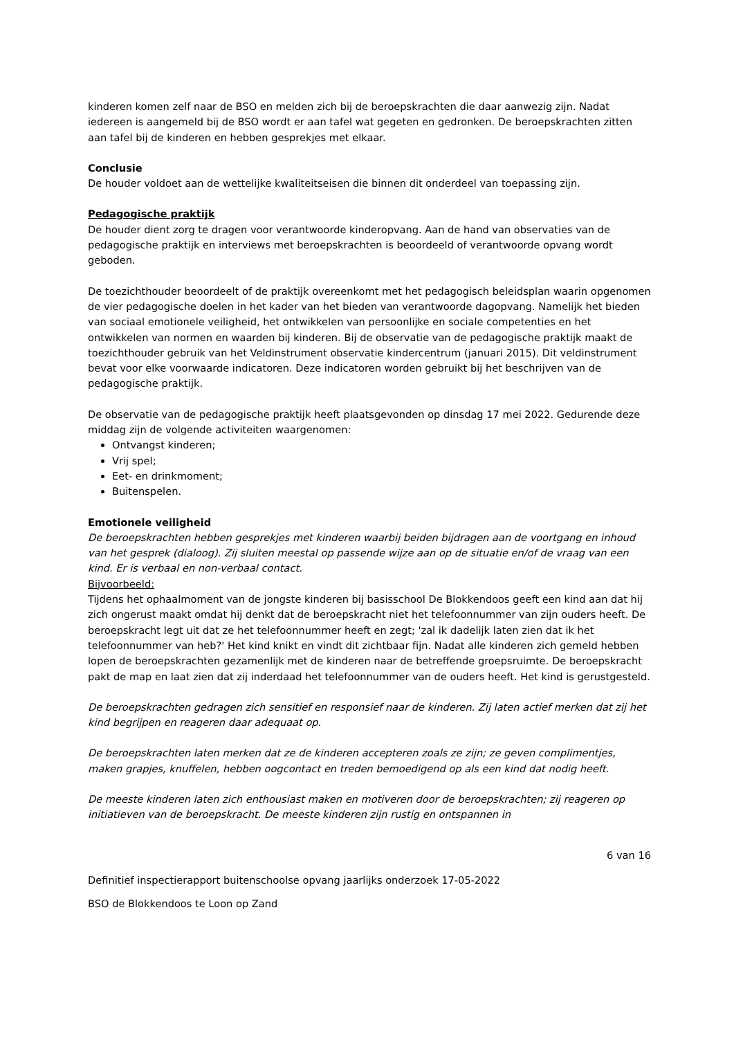kinderen komen zelf naar de BSO en melden zich bij de beroepskrachten die daar aanwezig zijn. Nadat iedereen is aangemeld bij de BSO wordt er aan tafel wat gegeten en gedronken. De beroepskrachten zitten aan tafel bij de kinderen en hebben gesprekjes met elkaar.
Conclusie
De houder voldoet aan de wettelijke kwaliteitseisen die binnen dit onderdeel van toepassing zijn.
Pedagogische praktijk
De houder dient zorg te dragen voor verantwoorde kinderopvang. Aan de hand van observaties van de pedagogische praktijk en interviews met beroepskrachten is beoordeeld of verantwoorde opvang wordt geboden.
De toezichthouder beoordeelt of de praktijk overeenkomt met het pedagogisch beleidsplan waarin opgenomen de vier pedagogische doelen in het kader van het bieden van verantwoorde dagopvang. Namelijk het bieden van sociaal emotionele veiligheid, het ontwikkelen van persoonlijke en sociale competenties en het ontwikkelen van normen en waarden bij kinderen. Bij de observatie van de pedagogische praktijk maakt de toezichthouder gebruik van het Veldinstrument observatie kindercentrum (januari 2015). Dit veldinstrument bevat voor elke voorwaarde indicatoren. Deze indicatoren worden gebruikt bij het beschrijven van de pedagogische praktijk.
De observatie van de pedagogische praktijk heeft plaatsgevonden op dinsdag 17 mei 2022. Gedurende deze middag zijn de volgende activiteiten waargenomen:
Ontvangst kinderen;
Vrij spel;
Eet- en drinkmoment;
Buitenspelen.
Emotionele veiligheid
De beroepskrachten hebben gesprekjes met kinderen waarbij beiden bijdragen aan de voortgang en inhoud van het gesprek (dialoog). Zij sluiten meestal op passende wijze aan op de situatie en/of de vraag van een kind. Er is verbaal en non-verbaal contact.
Bijvoorbeeld:
Tijdens het ophaalmoment van de jongste kinderen bij basisschool De Blokkendoos geeft een kind aan dat hij zich ongerust maakt omdat hij denkt dat de beroepskracht niet het telefoonnummer van zijn ouders heeft. De beroepskracht legt uit dat ze het telefoonnummer heeft en zegt; 'zal ik dadelijk laten zien dat ik het telefoonnummer van heb?' Het kind knikt en vindt dit zichtbaar fijn. Nadat alle kinderen zich gemeld hebben lopen de beroepskrachten gezamenlijk met de kinderen naar de betreffende groepsruimte. De beroepskracht pakt de map en laat zien dat zij inderdaad het telefoonnummer van de ouders heeft. Het kind is gerustgesteld.
De beroepskrachten gedragen zich sensitief en responsief naar de kinderen. Zij laten actief merken dat zij het kind begrijpen en reageren daar adequaat op.
De beroepskrachten laten merken dat ze de kinderen accepteren zoals ze zijn; ze geven complimentjes, maken grapjes, knuffelen, hebben oogcontact en treden bemoedigend op als een kind dat nodig heeft.
De meeste kinderen laten zich enthousiast maken en motiveren door de beroepskrachten; zij reageren op initiatieven van de beroepskracht. De meeste kinderen zijn rustig en ontspannen in
6 van 16
Definitief inspectierapport buitenschoolse opvang jaarlijks onderzoek 17-05-2022
BSO de Blokkendoos te Loon op Zand